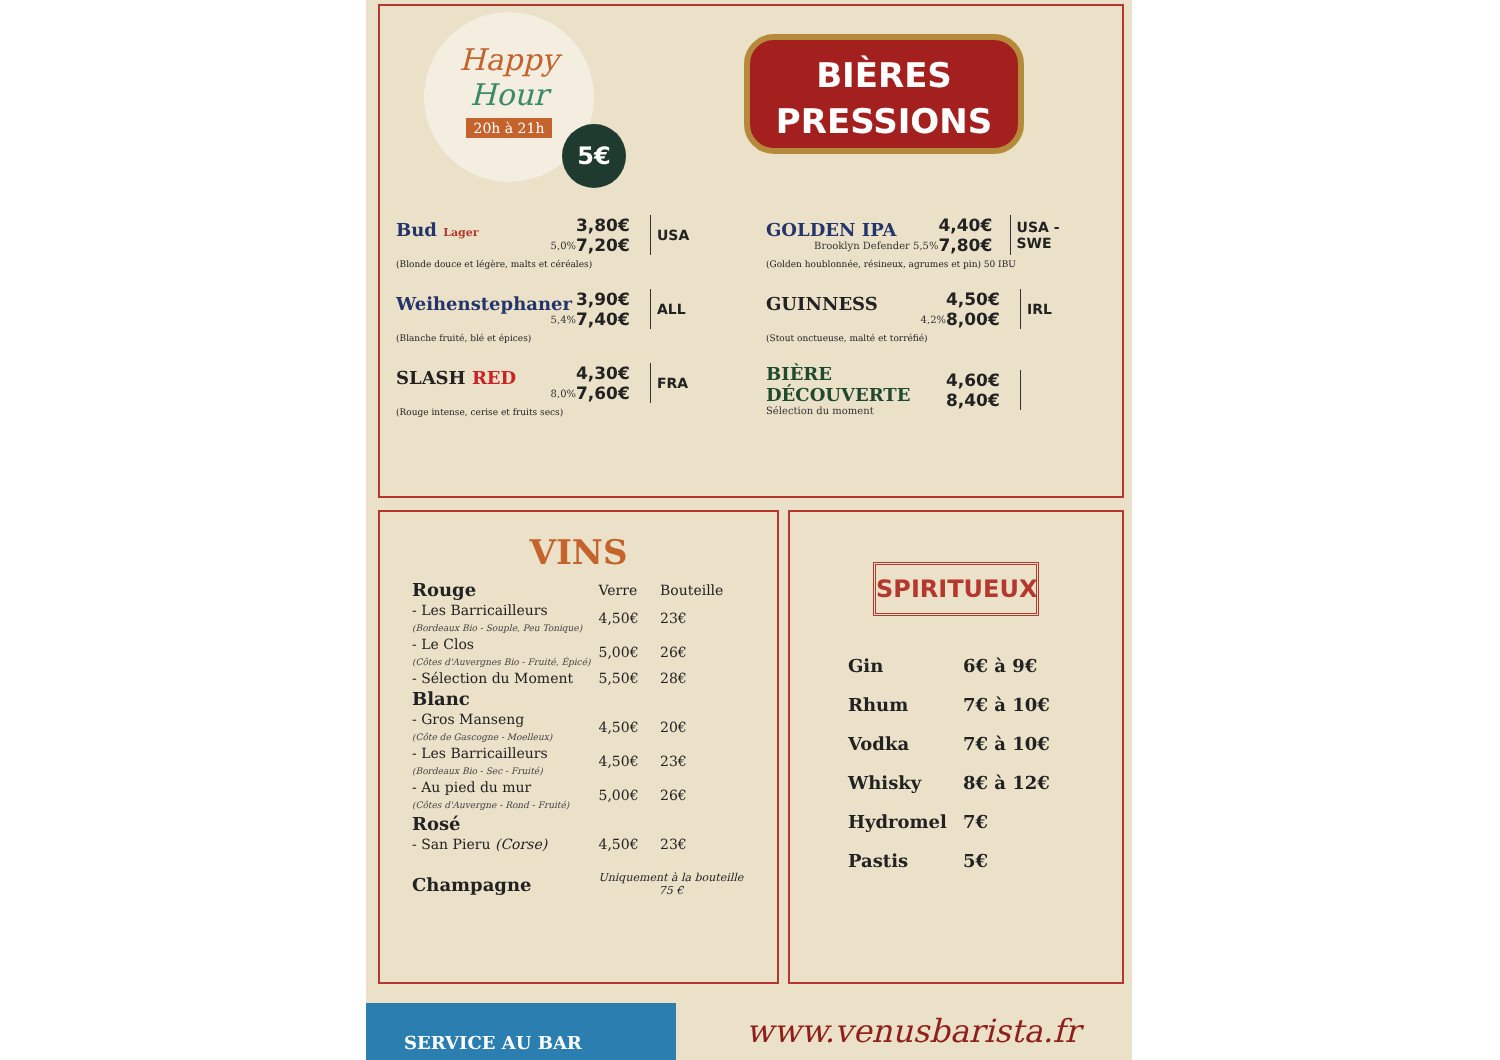Happy
Hour
20h à 21h
5€
BIÈRES
PRESSIONS
Bud Lager
5,0%
3,80€
7,20€
USA
(Blonde douce et légère, malts et céréales)
GOLDEN IPA
Brooklyn Defender 5,5%
4,40€
7,80€
USA - SWE
(Golden houblonnée, résineux, agrumes et pin) 50 IBU
Weihenstephaner
5,4%
3,90€
7,40€
ALL
(Blanche fruité, blé et épices)
GUINNESS
4,2%
4,50€
8,00€
IRL
(Stout onctueuse, malté et torréfié)
SLASH RED
8,0%
4,30€
7,60€
FRA
(Rouge intense, cerise et fruits secs)
BIÈRE DÉCOUVERTE
Sélection du moment
4,60€
8,40€
VINS
| Rouge | Verre | Bouteille |
| - Les Barricailleurs (Bordeaux Bio - Souple, Peu Tonique) | 4,50€ | 23€ |
| - Le Clos (Côtes d'Auvergnes Bio - Fruité, Épicé) | 5,00€ | 26€ |
| - Sélection du Moment | 5,50€ | 28€ |
| Blanc | | |
| - Gros Manseng (Côte de Gascogne - Moelleux) | 4,50€ | 20€ |
| - Les Barricailleurs (Bordeaux Bio - Sec - Fruité) | 4,50€ | 23€ |
| - Au pied du mur (Côtes d'Auvergne - Rond - Fruité) | 5,00€ | 26€ |
| Rosé | | |
| - San Pieru (Corse) | 4,50€ | 23€ |
| Champagne | Uniquement à la bouteille 75 € | |
SPIRITUEUX
| Gin | 6€ à 9€ |
| Rhum | 7€ à 10€ |
| Vodka | 7€ à 10€ |
| Whisky | 8€ à 12€ |
| Hydromel | 7€ |
| Pastis | 5€ |
SERVICE AU BAR www.venusbarista.fr